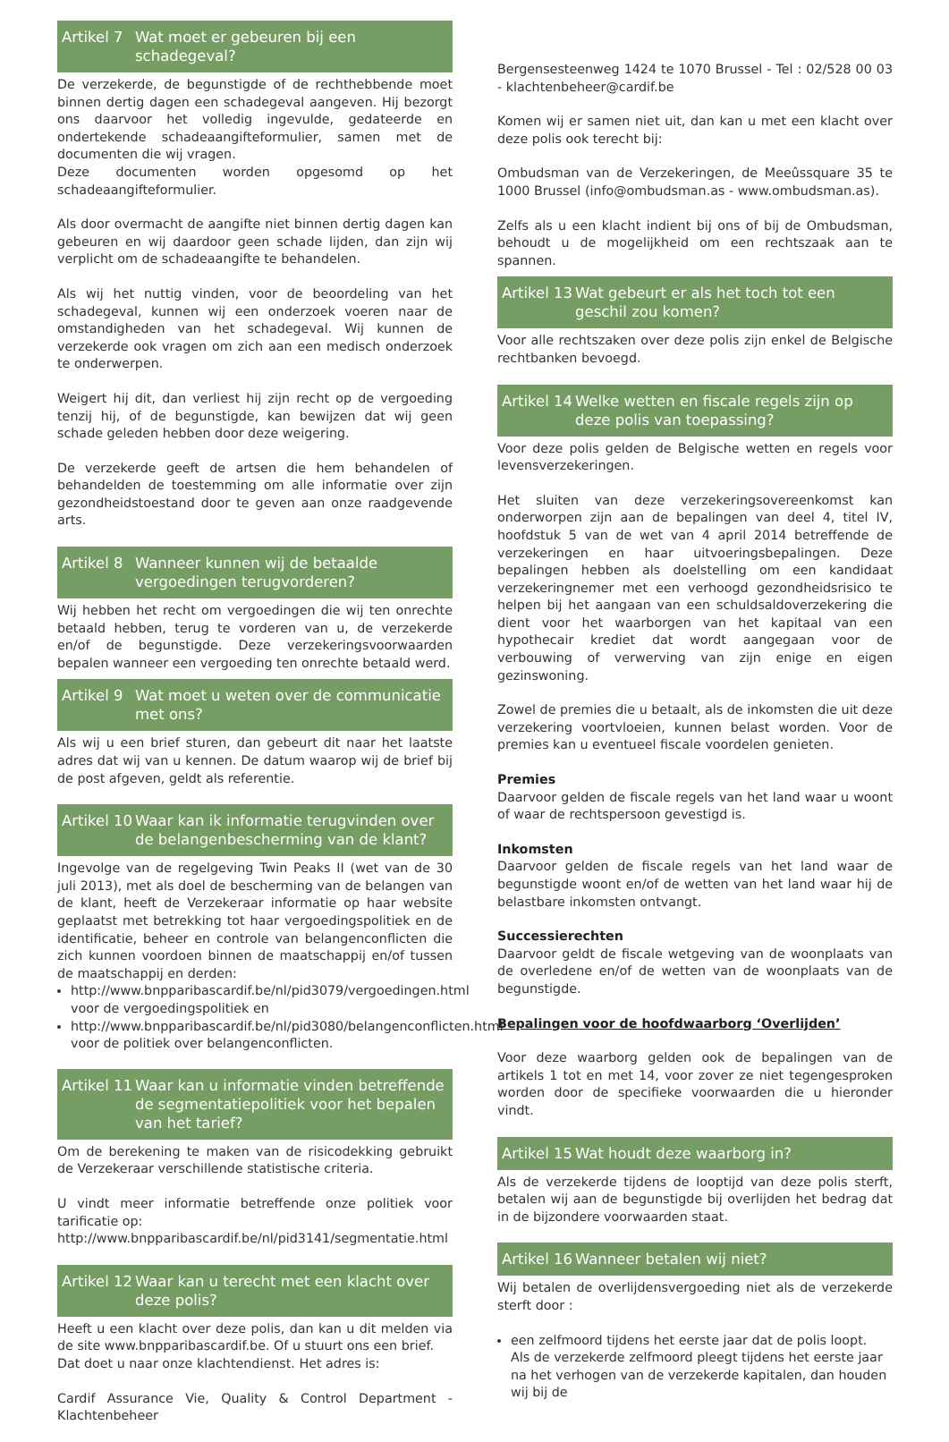Artikel 7 Wat moet er gebeuren bij een schadegeval?
De verzekerde, de begunstigde of de rechthebbende moet binnen dertig dagen een schadegeval aangeven. Hij bezorgt ons daarvoor het volledig ingevulde, gedateerde en ondertekende schadeaangifteformulier, samen met de documenten die wij vragen.
Deze documenten worden opgesomd op het schadeaangifteformulier.
Als door overmacht de aangifte niet binnen dertig dagen kan gebeuren en wij daardoor geen schade lijden, dan zijn wij verplicht om de schadeaangifte te behandelen.
Als wij het nuttig vinden, voor de beoordeling van het schadegeval, kunnen wij een onderzoek voeren naar de omstandigheden van het schadegeval. Wij kunnen de verzekerde ook vragen om zich aan een medisch onderzoek te onderwerpen.
Weigert hij dit, dan verliest hij zijn recht op de vergoeding tenzij hij, of de begunstigde, kan bewijzen dat wij geen schade geleden hebben door deze weigering.
De verzekerde geeft de artsen die hem behandelen of behandelden de toestemming om alle informatie over zijn gezondheidstoestand door te geven aan onze raadgevende arts.
Artikel 8 Wanneer kunnen wij de betaalde vergoedingen terugvorderen?
Wij hebben het recht om vergoedingen die wij ten onrechte betaald hebben, terug te vorderen van u, de verzekerde en/of de begunstigde. Deze verzekeringsvoorwaarden bepalen wanneer een vergoeding ten onrechte betaald werd.
Artikel 9 Wat moet u weten over de communicatie met ons?
Als wij u een brief sturen, dan gebeurt dit naar het laatste adres dat wij van u kennen. De datum waarop wij de brief bij de post afgeven, geldt als referentie.
Artikel 10 Waar kan ik informatie terugvinden over de belangenbescherming van de klant?
Ingevolge van de regelgeving Twin Peaks II (wet van de 30 juli 2013), met als doel de bescherming van de belangen van de klant, heeft de Verzekeraar informatie op haar website geplaatst met betrekking tot haar vergoedingspolitiek en de identificatie, beheer en controle van belangenconflicten die zich kunnen voordoen binnen de maatschappij en/of tussen de maatschappij en derden:
http://www.bnpparibascardif.be/nl/pid3079/vergoedingen.html voor de vergoedingspolitiek en
http://www.bnpparibascardif.be/nl/pid3080/belangenconflicten.html voor de politiek over belangenconflicten.
Artikel 11 Waar kan u informatie vinden betreffende de segmentatiepolitiek voor het bepalen van het tarief?
Om de berekening te maken van de risicodekking gebruikt de Verzekeraar verschillende statistische criteria.
U vindt meer informatie betreffende onze politiek voor tarificatie op:
http://www.bnpparibascardif.be/nl/pid3141/segmentatie.html
Artikel 12 Waar kan u terecht met een klacht over deze polis?
Heeft u een klacht over deze polis, dan kan u dit melden via de site www.bnpparibascardif.be. Of u stuurt ons een brief.
Dat doet u naar onze klachtendienst. Het adres is:
Cardif Assurance Vie, Quality & Control Department - Klachtenbeheer
Bergensesteenweg 1424 te 1070 Brussel - Tel : 02/528 00 03 - klachtenbeheer@cardif.be
Komen wij er samen niet uit, dan kan u met een klacht over deze polis ook terecht bij:
Ombudsman van de Verzekeringen, de Meeûssquare 35 te 1000 Brussel (info@ombudsman.as - www.ombudsman.as).
Zelfs als u een klacht indient bij ons of bij de Ombudsman, behoudt u de mogelijkheid om een rechtszaak aan te spannen.
Artikel 13 Wat gebeurt er als het toch tot een geschil zou komen?
Voor alle rechtszaken over deze polis zijn enkel de Belgische rechtbanken bevoegd.
Artikel 14 Welke wetten en fiscale regels zijn op deze polis van toepassing?
Voor deze polis gelden de Belgische wetten en regels voor levensverzekeringen.
Het sluiten van deze verzekeringsovereenkomst kan onderworpen zijn aan de bepalingen van deel 4, titel IV, hoofdstuk 5 van de wet van 4 april 2014 betreffende de verzekeringen en haar uitvoeringsbepalingen. Deze bepalingen hebben als doelstelling om een kandidaat verzekeringnemer met een verhoogd gezondheidsrisico te helpen bij het aangaan van een schuldsaldoverzekering die dient voor het waarborgen van het kapitaal van een hypothecair krediet dat wordt aangegaan voor de verbouwing of verwerving van zijn enige en eigen gezinswoning.
Zowel de premies die u betaalt, als de inkomsten die uit deze verzekering voortvloeien, kunnen belast worden. Voor de premies kan u eventueel fiscale voordelen genieten.
Premies
Daarvoor gelden de fiscale regels van het land waar u woont of waar de rechtspersoon gevestigd is.
Inkomsten
Daarvoor gelden de fiscale regels van het land waar de begunstigde woont en/of de wetten van het land waar hij de belastbare inkomsten ontvangt.
Successierechten
Daarvoor geldt de fiscale wetgeving van de woonplaats van de overledene en/of de wetten van de woonplaats van de begunstigde.
Bepalingen voor de hoofdwaarborg ‘Overlijden’
Voor deze waarborg gelden ook de bepalingen van de artikels 1 tot en met 14, voor zover ze niet tegengesproken worden door de specifieke voorwaarden die u hieronder vindt.
Artikel 15 Wat houdt deze waarborg in?
Als de verzekerde tijdens de looptijd van deze polis sterft, betalen wij aan de begunstigde bij overlijden het bedrag dat in de bijzondere voorwaarden staat.
Artikel 16 Wanneer betalen wij niet?
Wij betalen de overlijdensvergoeding niet als de verzekerde sterft door :
een zelfmoord tijdens het eerste jaar dat de polis loopt.
Als de verzekerde zelfmoord pleegt tijdens het eerste jaar na het verhogen van de verzekerde kapitalen, dan houden wij bij de